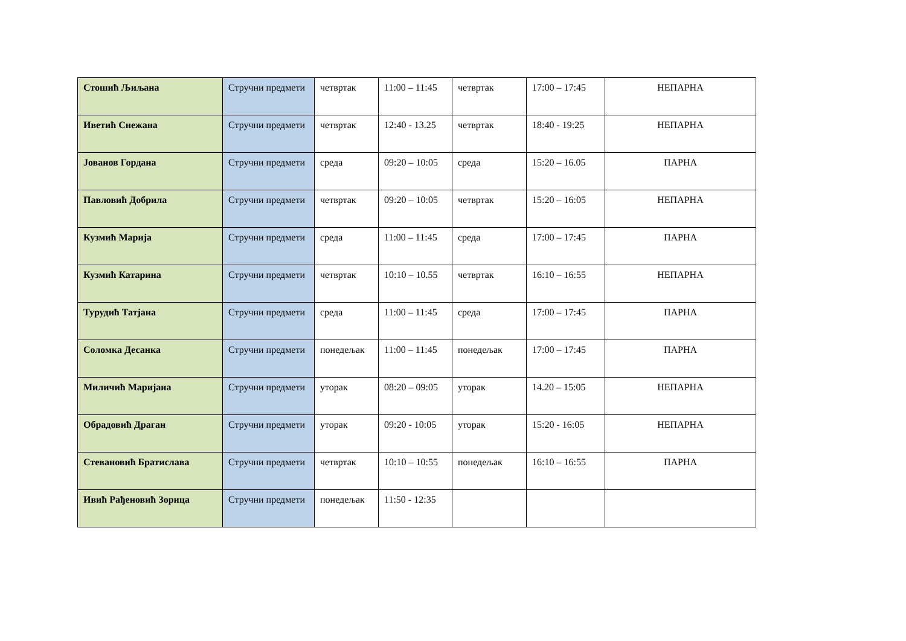| Стошић Љиљана | Стручни предмети | четвртак | 11:00 – 11:45 | четвртак | 17:00 – 17:45 | НЕПАРНА |
| Иветић Снежана | Стручни предмети | четвртак | 12:40 - 13.25 | четвртак | 18:40 - 19:25 | НЕПАРНА |
| Јованов Гордана | Стручни предмети | среда | 09:20 – 10:05 | среда | 15:20 – 16.05 | ПАРНА |
| Павловић Добрила | Стручни предмети | четвртак | 09:20 – 10:05 | четвртак | 15:20 – 16:05 | НЕПАРНА |
| Кузмић Марија | Стручни предмети | среда | 11:00 – 11:45 | среда | 17:00 – 17:45 | ПАРНА |
| Кузмић Катарина | Стручни предмети | четвртак | 10:10 – 10.55 | четвртак | 16:10 – 16:55 | НЕПАРНА |
| Турудић Татјана | Стручни предмети | среда | 11:00 – 11:45 | среда | 17:00 – 17:45 | ПАРНА |
| Соломка Десанка | Стручни предмети | понедељак | 11:00 – 11:45 | понедељак | 17:00 – 17:45 | ПАРНА |
| Миличић Маријана | Стручни предмети | уторак | 08:20 – 09:05 | уторак | 14.20 – 15:05 | НЕПАРНА |
| Обрадовић Драган | Стручни предмети | уторак | 09:20 - 10:05 | уторак | 15:20 - 16:05 | НЕПАРНА |
| Стевановић Братислава | Стручни предмети | четвртак | 10:10 – 10:55 | понедељак | 16:10 – 16:55 | ПАРНА |
| Ивић Рађеновић Зорица | Стручни предмети | понедељак | 11:50 - 12:35 | | | |